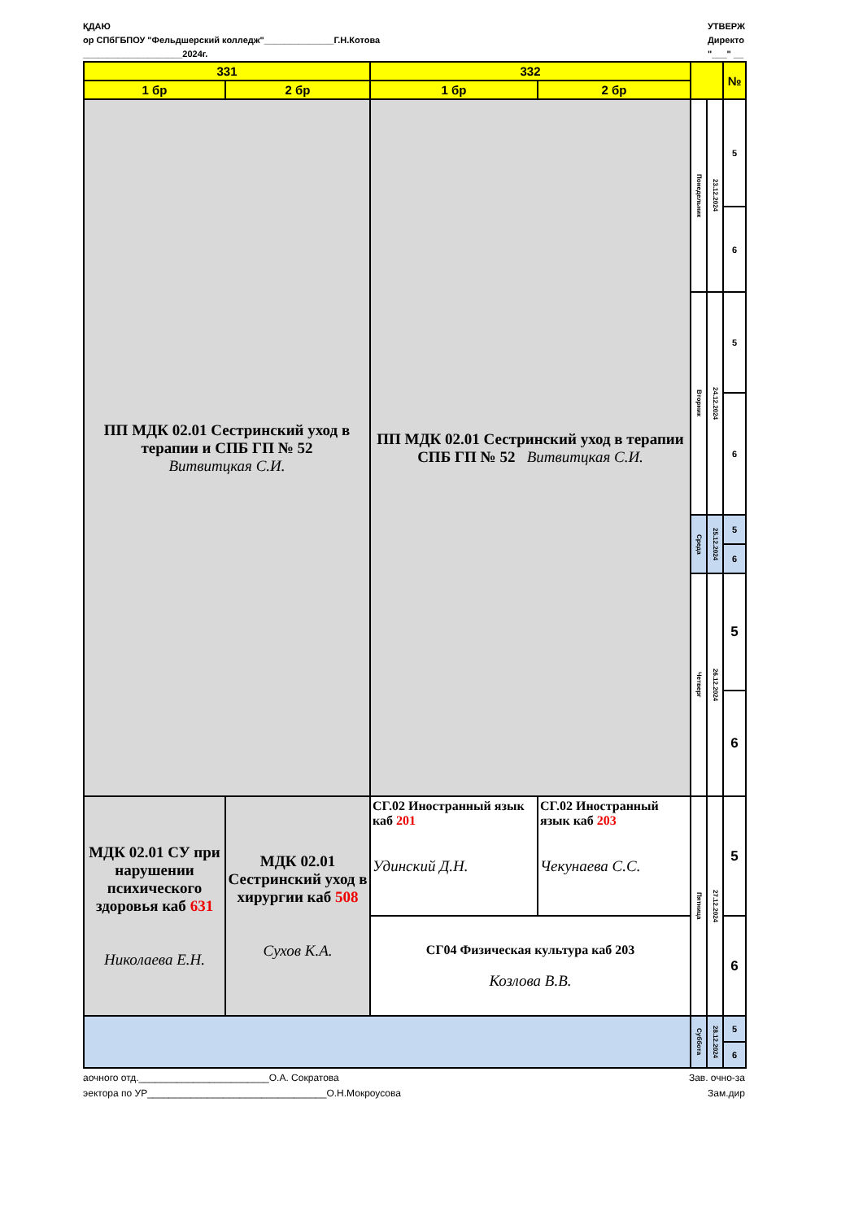ҚДАЮ
ор СПбГБПОУ "Фельдшерский колледж"______________Г.Н.Котова
____________________2024г.
УТВЕРЖ
Директо
"___" __
| 331 | | 332 | | | | № |
| --- | --- | --- | --- | --- | --- | --- |
| 1 бр | 2 бр | 1 бр | 2 бр | | | |
| ПП МДК 02.01 Сестринский уход в терапии и СПБ ГП № 52 Витвитцкая С.И. | | ПП МДК 02.01 Сестринский уход в терапии СПБ ГП № 52 Витвитцкая С.И. | | Понедельник | 23.12.2024 | 5 |
| | | | | | | 6 |
| | | | | Вторник | 24.12.2024 | 5 |
| | | | | | | 6 |
| | | | | Среда | 25.12.2024 | 5 |
| | | | | | | 6 |
| | | | | Четверг | 26.12.2024 | 5 |
| | | | | | | 6 |
| МДК 02.01 СУ при нарушении психического здоровья каб 631 Николаева Е.Н. | МДК 02.01 Сестринский уход в хирургии каб 508 Сухов К.А. | СГ.02 Иностранный язык каб 201 Удинский Д.Н. | СГ.02 Иностранный язык каб 203 Чекунаева С.С. | Пятница | 27.12.2024 | 5 |
| | | СГ04 Физическая культура каб 203 Козлова В.В. | | | | 6 |
| | | | | Суббота | 28.12.2024 | 5 |
| | | | | | | 6 |
аочного отд.________________________О.А. Сократова
эектора по УР_________________________________О.Н.Мокроусова
Зав. очно-за
Зам.дир